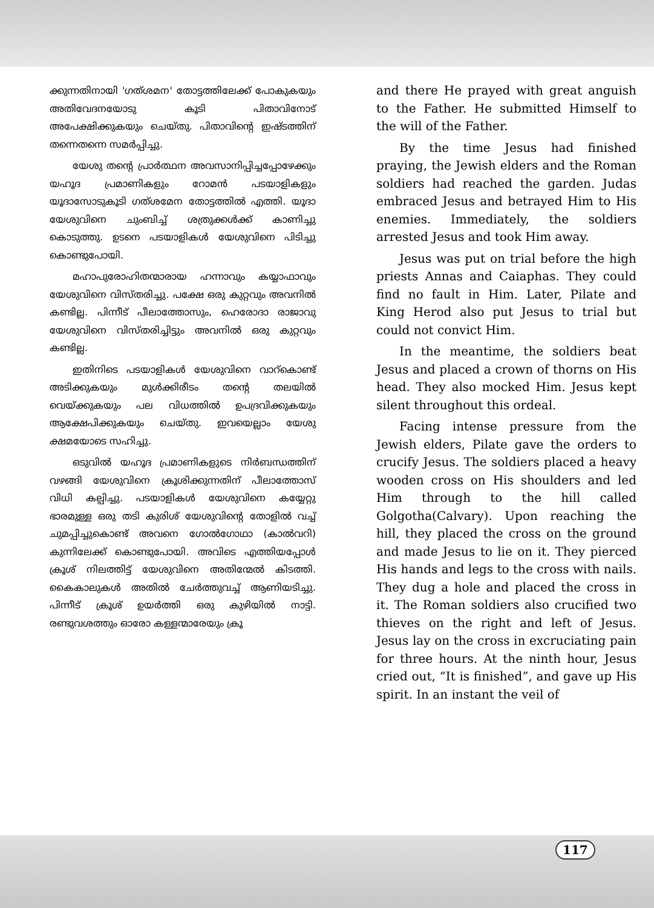ക്കുന്നതിനായി 'ഗത്‌ശമന' തോട്ടത്തിലേക്ക് പോകുകയും അതിവേദനയോടു കൂടി പിതാവിനോട് അപേക്ഷിക്കുകയും ചെയ്തു. പിതാവിന്റെ ഇഷ്ടത്തിന് തന്നെതന്നെ സമർപ്പിച്ചു.
യേശു തന്റെ പ്രാർത്ഥന അവസാനിപ്പിച്ചപ്പോഴേക്കും യഹൂദ പ്രമാണികളും റോമൻ പടയാളികളും യൂദാസോടുകൂടി ഗത്‌ശമേന തോട്ടത്തിൽ എത്തി. യൂദാ യേശുവിനെ ചുംബിച്ച് ശത്രുക്കൾക്ക് കാണിച്ചു കൊടുത്തു. ഉടനെ പടയാളികൾ യേശുവിനെ പിടിച്ചു കൊണ്ടുപോയി.
മഹാപുരോഹിതന്മാരായ ഹന്നാവും കയ്യാഫാവും യേശുവിനെ വിസ്തരിച്ചു. പക്ഷേ ഒരു കുറ്റവും അവനിൽ കണ്ടില്ല. പിന്നീട് പീലാത്തോസും, ഹെരോദാ രാജാവു യേശുവിനെ വിസ്തരിച്ചിട്ടും അവനിൽ ഒരു കുറ്റവും കണ്ടില്ല.
ഇതിനിടെ പടയാളികൾ യേശുവിനെ വാറ്കൊണ്ട് അടിക്കുകയും മുൾക്കിരീടം തന്റെ തലയിൽ വെയ്ക്കുകയും പല വിധത്തിൽ ഉപദ്രവിക്കുകയും ആക്ഷേപിക്കുകയും ചെയ്തു. ഇവയെല്ലാം യേശു ക്ഷമയോടെ സഹിച്ചു.
ഒടുവിൽ യഹൂദ പ്രമാണികളുടെ നിർബന്ധത്തിന് വഴങ്ങി യേശുവിനെ ക്രൂശിക്കുന്നതിന് പീലാത്തോസ് വിധി കല്പിച്ചു. പടയാളികൾ യേശുവിനെ കയ്യേറ്റു ഭാരമുള്ള ഒരു തടി കുരിശ് യേശുവിന്റെ തോളിൽ വച്ച് ചുമപ്പിച്ചുകൊണ്ട് അവനെ ഗോൽഗോഥാ (കാൽവറി) കുന്നിലേക്ക് കൊണ്ടുപോയി. അവിടെ എത്തിയപ്പോൾ ക്രൂശ് നിലത്തിട്ട് യേശുവിനെ അതിന്മേൽ കിടത്തി. കൈകാലുകൾ അതിൽ ചേർത്തുവച്ച് ആണിയടിച്ചു. പിന്നീട് ക്രൂശ് ഉയർത്തി ഒരു കുഴിയിൽ നാട്ടി. രണ്ടുവശത്തും ഓരോ കള്ളന്മാരേയും ക്രൂ
and there He prayed with great anguish to the Father. He submitted Himself to the will of the Father.
By the time Jesus had finished praying, the Jewish elders and the Roman soldiers had reached the garden. Judas embraced Jesus and betrayed Him to His enemies. Immediately, the soldiers arrested Jesus and took Him away.
Jesus was put on trial before the high priests Annas and Caiaphas. They could find no fault in Him. Later, Pilate and King Herod also put Jesus to trial but could not convict Him.
In the meantime, the soldiers beat Jesus and placed a crown of thorns on His head. They also mocked Him. Jesus kept silent throughout this ordeal.
Facing intense pressure from the Jewish elders, Pilate gave the orders to crucify Jesus. The soldiers placed a heavy wooden cross on His shoulders and led Him through to the hill called Golgotha(Calvary). Upon reaching the hill, they placed the cross on the ground and made Jesus to lie on it. They pierced His hands and legs to the cross with nails. They dug a hole and placed the cross in it. The Roman soldiers also crucified two thieves on the right and left of Jesus. Jesus lay on the cross in excruciating pain for three hours. At the ninth hour, Jesus cried out, “It is finished”, and gave up His spirit. In an instant the veil of
117